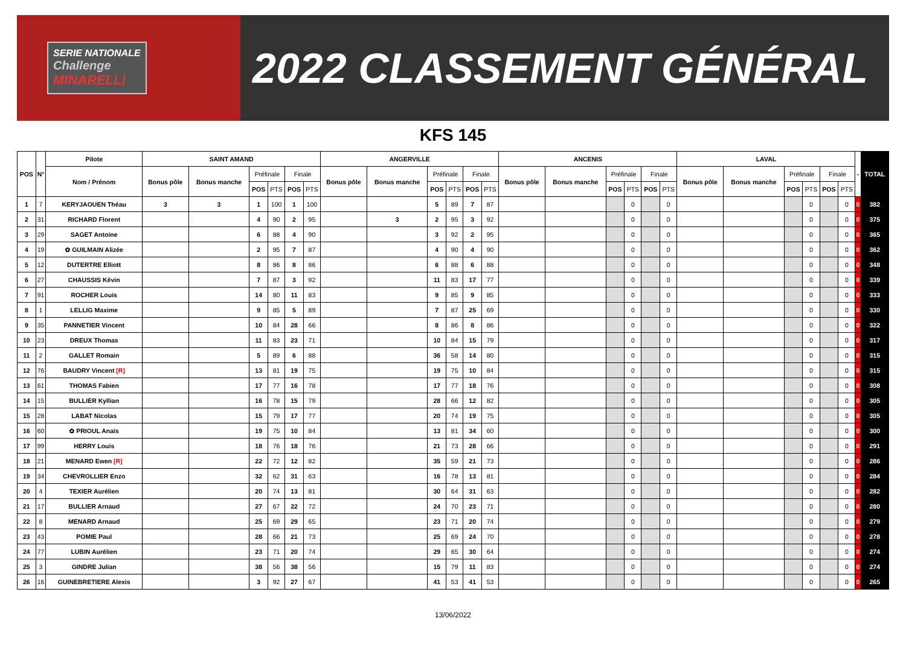SERIE NATIONALE
Challenge
MINARELLI
2022 CLASSEMENT GÉNÉRAL
KFS 145
| POS | N° | Pilote | SAINT AMAND | | | | | | ANGERVILLE | | | | | | ANCENIS | | | | | | LAVAL | | | | | | - | TOTAL |
| --- | --- | --- | --- | --- | --- | --- | --- | --- | --- | --- | --- | --- | --- | --- | --- | --- | --- | --- | --- | --- | --- | --- | --- | --- | --- | --- | --- | --- |
| | | Nom / Prénom | Bonus pôle | Bonus manche | Préfinale | | Finale | | Bonus pôle | Bonus manche | Préfinale | | Finale | | Bonus pôle | Bonus manche | Préfinale | | Finale | | Bonus pôle | Bonus manche | Préfinale | | Finale | | | |
| | | | | | POS | PTS | POS | PTS | | | POS | PTS | POS | PTS | | | POS | PTS | POS | PTS | | | POS | PTS | POS | PTS | | |
| 1 | 7 | KERYJAOUEN Théau | 3 | 3 | 1 | 100 | 1 | 100 | | | 5 | 89 | 7 | 87 | | | | 0 | | 0 | | | | 0 | | 0 | 0 | 382 |
| 2 | 31 | RICHARD Florent | | | 4 | 90 | 2 | 95 | | 3 | 2 | 95 | 3 | 92 | | | | 0 | | 0 | | | | 0 | | 0 | 0 | 375 |
| 3 | 29 | SAGET Antoine | | | 6 | 88 | 4 | 90 | | | 3 | 92 | 2 | 95 | | | | 0 | | 0 | | | | 0 | | 0 | 0 | 365 |
| 4 | 19 | ✿ GUILMAIN Alizée | | | 2 | 95 | 7 | 87 | | | 4 | 90 | 4 | 90 | | | | 0 | | 0 | | | | 0 | | 0 | 0 | 362 |
| 5 | 12 | DUTERTRE Elliott | | | 8 | 86 | 8 | 86 | | | 6 | 88 | 6 | 88 | | | | 0 | | 0 | | | | 0 | | 0 | 0 | 348 |
| 6 | 27 | CHAUSSIS Kévin | | | 7 | 87 | 3 | 92 | | | 11 | 83 | 17 | 77 | | | | 0 | | 0 | | | | 0 | | 0 | 0 | 339 |
| 7 | 91 | ROCHER Louis | | | 14 | 80 | 11 | 83 | | | 9 | 85 | 9 | 85 | | | | 0 | | 0 | | | | 0 | | 0 | 0 | 333 |
| 8 | 1 | LELLIG Maxime | | | 9 | 85 | 5 | 89 | | | 7 | 87 | 25 | 69 | | | | 0 | | 0 | | | | 0 | | 0 | 0 | 330 |
| 9 | 35 | PANNETIER Vincent | | | 10 | 84 | 28 | 66 | | | 8 | 86 | 8 | 86 | | | | 0 | | 0 | | | | 0 | | 0 | 0 | 322 |
| 10 | 23 | DREUX Thomas | | | 11 | 83 | 23 | 71 | | | 10 | 84 | 15 | 79 | | | | 0 | | 0 | | | | 0 | | 0 | 0 | 317 |
| 11 | 2 | GALLET Romain | | | 5 | 89 | 6 | 88 | | | 36 | 58 | 14 | 80 | | | | 0 | | 0 | | | | 0 | | 0 | 0 | 315 |
| 12 | 76 | BAUDRY Vincent [R] | | | 13 | 81 | 19 | 75 | | | 19 | 75 | 10 | 84 | | | | 0 | | 0 | | | | 0 | | 0 | 0 | 315 |
| 13 | 61 | THOMAS Fabien | | | 17 | 77 | 16 | 78 | | | 17 | 77 | 18 | 76 | | | | 0 | | 0 | | | | 0 | | 0 | 0 | 308 |
| 14 | 15 | BULLIER Kyllian | | | 16 | 78 | 15 | 79 | | | 28 | 66 | 12 | 82 | | | | 0 | | 0 | | | | 0 | | 0 | 0 | 305 |
| 15 | 28 | LABAT Nicolas | | | 15 | 79 | 17 | 77 | | | 20 | 74 | 19 | 75 | | | | 0 | | 0 | | | | 0 | | 0 | 0 | 305 |
| 16 | 60 | ✿ PRIOUL Anaïs | | | 19 | 75 | 10 | 84 | | | 13 | 81 | 34 | 60 | | | | 0 | | 0 | | | | 0 | | 0 | 0 | 300 |
| 17 | 99 | HERRY Louis | | | 18 | 76 | 18 | 76 | | | 21 | 73 | 28 | 66 | | | | 0 | | 0 | | | | 0 | | 0 | 0 | 291 |
| 18 | 21 | MENARD Ewen [R] | | | 22 | 72 | 12 | 82 | | | 35 | 59 | 21 | 73 | | | | 0 | | 0 | | | | 0 | | 0 | 0 | 286 |
| 19 | 34 | CHEVROLLIER Enzo | | | 32 | 62 | 31 | 63 | | | 16 | 78 | 13 | 81 | | | | 0 | | 0 | | | | 0 | | 0 | 0 | 284 |
| 20 | 4 | TEXIER Aurélien | | | 20 | 74 | 13 | 81 | | | 30 | 64 | 31 | 63 | | | | 0 | | 0 | | | | 0 | | 0 | 0 | 282 |
| 21 | 17 | BULLIER Arnaud | | | 27 | 67 | 22 | 72 | | | 24 | 70 | 23 | 71 | | | | 0 | | 0 | | | | 0 | | 0 | 0 | 280 |
| 22 | 8 | MENARD Arnaud | | | 25 | 69 | 29 | 65 | | | 23 | 71 | 20 | 74 | | | | 0 | | 0 | | | | 0 | | 0 | 0 | 279 |
| 23 | 43 | POMIE Paul | | | 28 | 66 | 21 | 73 | | | 25 | 69 | 24 | 70 | | | | 0 | | 0 | | | | 0 | | 0 | 0 | 278 |
| 24 | 77 | LUBIN Aurélien | | | 23 | 71 | 20 | 74 | | | 29 | 65 | 30 | 64 | | | | 0 | | 0 | | | | 0 | | 0 | 0 | 274 |
| 25 | 3 | GINDRE Julian | | | 38 | 56 | 38 | 56 | | | 15 | 79 | 11 | 83 | | | | 0 | | 0 | | | | 0 | | 0 | 0 | 274 |
| 26 | 16 | GUINEBRETIERE Alexis | | | 3 | 92 | 27 | 67 | | | 41 | 53 | 41 | 53 | | | | 0 | | 0 | | | | 0 | | 0 | 0 | 265 |
13/06/2022